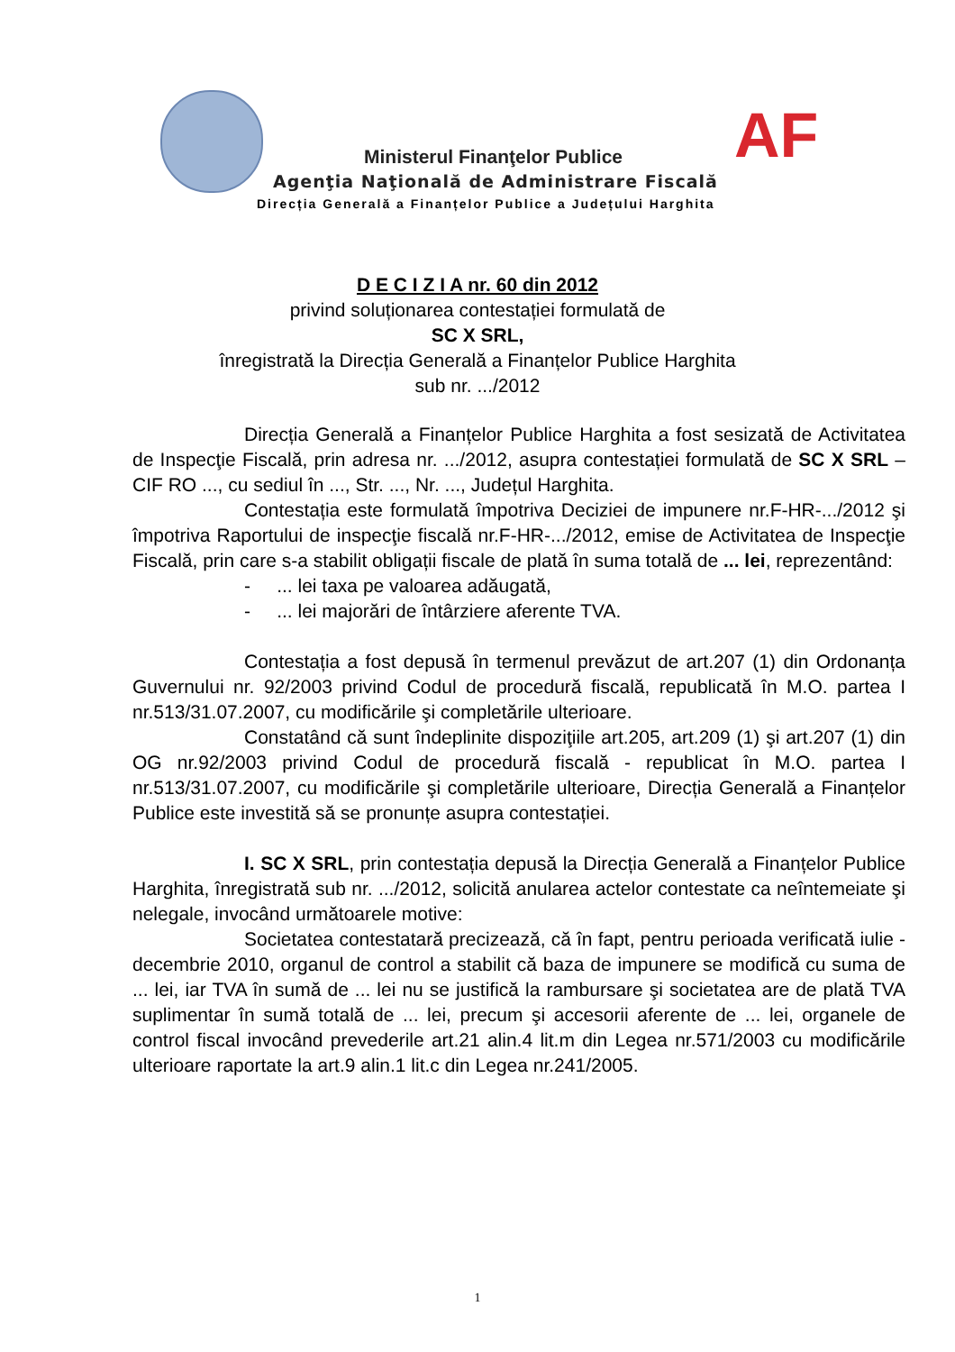AF
Ministerul Finanţelor Publice
Agenţia Naţională de Administrare Fiscală
Direcția Generală a Finanțelor Publice a Județului Harghita
D E C I Z I A nr. 60 din 2012
privind soluționarea contestației formulată de
SC X SRL,
înregistrată la Direcția Generală a Finanțelor Publice Harghita
sub nr. .../2012
Direcția Generală a Finanțelor Publice Harghita a fost sesizată de Activitatea de Inspecţie Fiscală, prin adresa nr. .../2012, asupra contestației formulată de SC X SRL – CIF RO ..., cu sediul în ..., Str. ..., Nr. ..., Județul Harghita.
Contestația este formulată împotriva Deciziei de impunere nr.F-HR-.../2012 şi împotriva Raportului de inspecţie fiscală nr.F-HR-.../2012, emise de Activitatea de Inspecţie Fiscală, prin care s-a stabilit obligații fiscale de plată în suma totală de ... lei, reprezentând:
- ... lei taxa pe valoarea adăugată,
- ... lei majorări de întârziere aferente TVA.
Contestația a fost depusă în termenul prevăzut de art.207 (1) din Ordonanța Guvernului nr. 92/2003 privind Codul de procedură fiscală, republicată în M.O. partea I nr.513/31.07.2007, cu modificările şi completările ulterioare.
Constatând că sunt îndeplinite dispoziţiile art.205, art.209 (1) şi art.207 (1) din OG nr.92/2003 privind Codul de procedură fiscală - republicat în M.O. partea I nr.513/31.07.2007, cu modificările şi completările ulterioare, Direcția Generală a Finanțelor Publice este investită să se pronunțe asupra contestației.
I. SC X SRL, prin contestația depusă la Direcția Generală a Finanțelor Publice Harghita, înregistrată sub nr. .../2012, solicită anularea actelor contestate ca neîntemeiate şi nelegale, invocând următoarele motive:
Societatea contestatară precizează, că în fapt, pentru perioada verificată iulie - decembrie 2010, organul de control a stabilit că baza de impunere se modifică cu suma de ... lei, iar TVA în sumă de ... lei nu se justifică la rambursare şi societatea are de plată TVA suplimentar în sumă totală de ... lei, precum şi accesorii aferente de ... lei, organele de control fiscal invocând prevederile art.21 alin.4 lit.m din Legea nr.571/2003 cu modificările ulterioare raportate la art.9 alin.1 lit.c din Legea nr.241/2005.
1